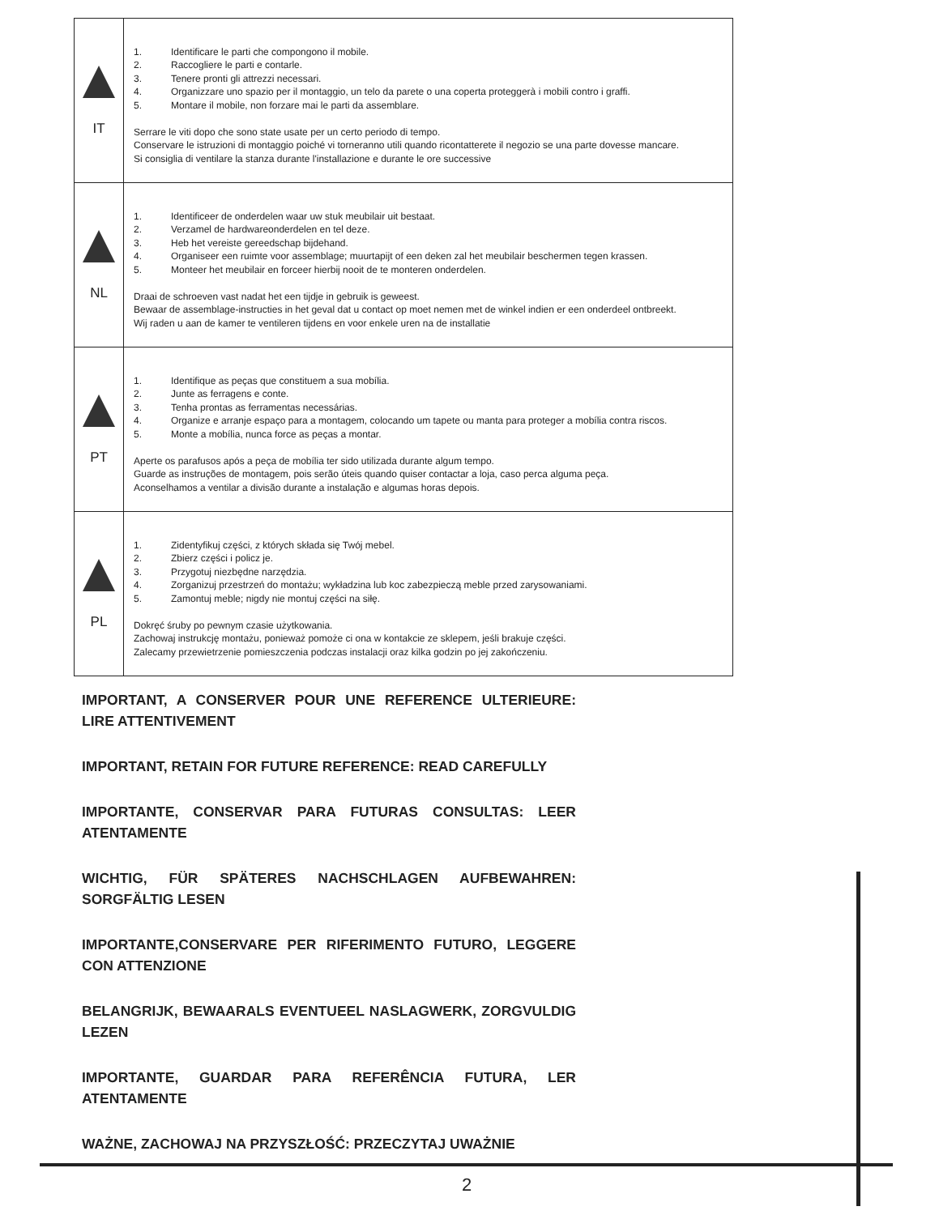| IT | 1. Identificare le parti che compongono il mobile. 2. Raccogliere le parti e contarle. 3. Tenere pronti gli attrezzi necessari. 4. Organizzare uno spazio per il montaggio, un telo da parete o una coperta proteggerà i mobili contro i graffi. 5. Montare il mobile, non forzare mai le parti da assemblare. Serrare le viti dopo che sono state usate per un certo periodo di tempo. Conservare le istruzioni di montaggio poiché vi torneranno utili quando ricontatterete il negozio se una parte dovesse mancare. Si consiglia di ventilare la stanza durante l'installazione e durante le ore successive |
| NL | 1. Identificeer de onderdelen waar uw stuk meubilair uit bestaat. 2. Verzamel de hardwareonderdelen en tel deze. 3. Heb het vereiste gereedschap bijdehand. 4. Organiseer een ruimte voor assemblage; muurtapijt of een deken zal het meubilair beschermen tegen krassen. 5. Monteer het meubilair en forceer hierbij nooit de te monteren onderdelen. Draai de schroeven vast nadat het een tijdje in gebruik is geweest. Bewaar de assemblage-instructies in het geval dat u contact op moet nemen met de winkel indien er een onderdeel ontbreekt. Wij raden u aan de kamer te ventileren tijdens en voor enkele uren na de installatie |
| PT | 1. Identifique as peças que constituem a sua mobília. 2. Junte as ferragens e conte. 3. Tenha prontas as ferramentas necessárias. 4. Organize e arranje espaço para a montagem, colocando um tapete ou manta para proteger a mobília contra riscos. 5. Monte a mobília, nunca force as peças a montar. Aperte os parafusos após a peça de mobília ter sido utilizada durante algum tempo. Guarde as instruções de montagem, pois serão úteis quando quiser contactar a loja, caso perca alguma peça. Aconselhamos a ventilar a divisão durante a instalação e algumas horas depois. |
| PL | 1. Zidentyfikuj części, z których składa się Twój mebel. 2. Zbierz części i policz je. 3. Przygotuj niezbędne narzędzia. 4. Zorganizuj przestrzeń do montażu; wykładzina lub koc zabezpieczą meble przed zarysowaniami. 5. Zamontuj meble; nigdy nie montuj części na siłę. Dokręć śruby po pewnym czasie użytkowania. Zachowaj instrukcję montażu, ponieważ pomoże ci ona w kontakcie ze sklepem, jeśli brakuje części. Zalecamy przewietrzenie pomieszczenia podczas instalacji oraz kilka godzin po jej zakończeniu. |
IMPORTANT, A CONSERVER POUR UNE REFERENCE ULTERIEURE: LIRE ATTENTIVEMENT
IMPORTANT, RETAIN FOR FUTURE REFERENCE: READ CAREFULLY
IMPORTANTE, CONSERVAR PARA FUTURAS CONSULTAS: LEER ATENTAMENTE
WICHTIG, FÜR SPÄTERES NACHSCHLAGEN AUFBEWAHREN: SORGFÄLTIG LESEN
IMPORTANTE,CONSERVARE PER RIFERIMENTO FUTURO, LEGGERE CON ATTENZIONE
BELANGRIJK, BEWAARALS EVENTUEEL NASLAGWERK, ZORGVULDIG LEZEN
IMPORTANTE, GUARDAR PARA REFERÊNCIA FUTURA, LER ATENTAMENTE
WAŻNE, ZACHOWAJ NA PRZYSZŁOŚĆ: PRZECZYTAJ UWAŻNIE
2